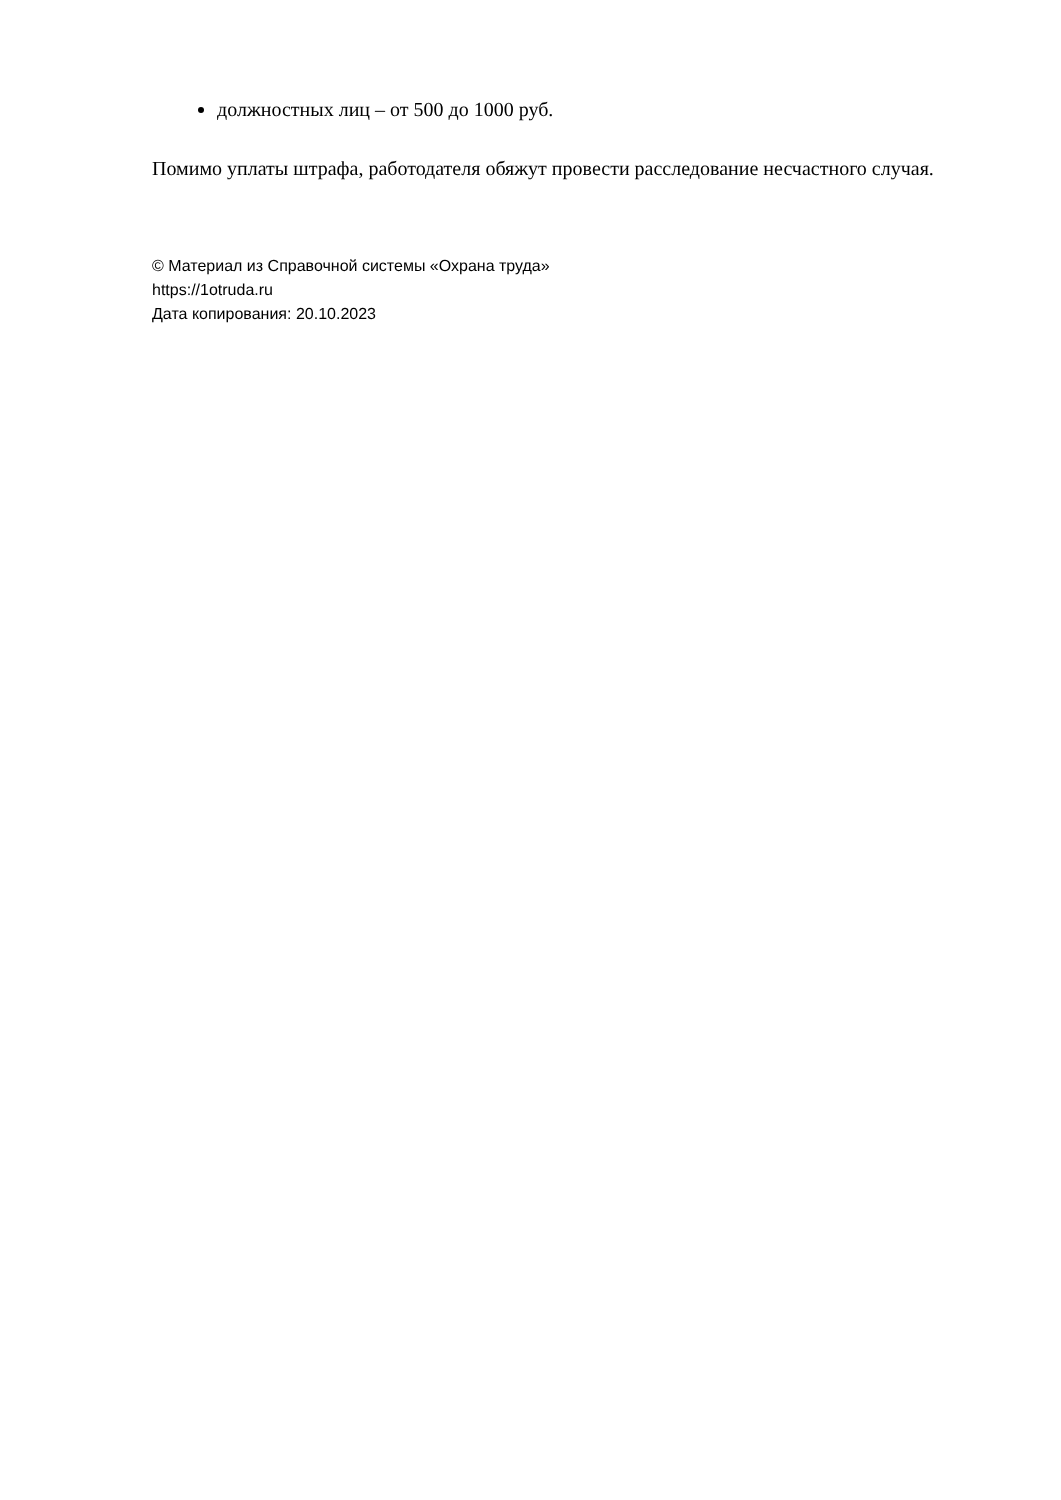должностных лиц – от 500 до 1000 руб.
Помимо уплаты штрафа, работодателя обяжут провести расследование несчастного случая.
© Материал из Справочной системы «Охрана труда»
https://1otruda.ru
Дата копирования: 20.10.2023